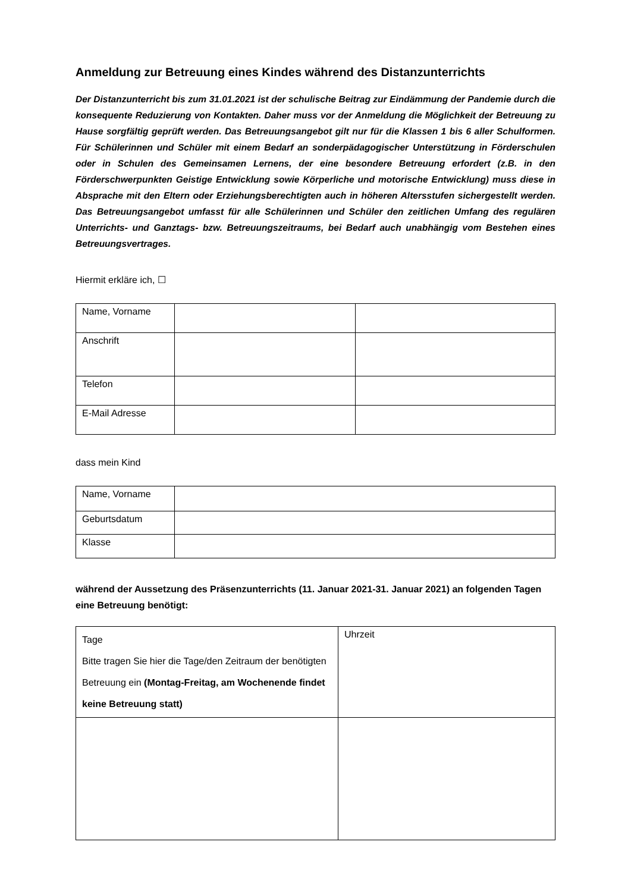Anmeldung zur Betreuung eines Kindes während des Distanzunterrichts
Der Distanzunterricht bis zum 31.01.2021 ist der schulische Beitrag zur Eindämmung der Pandemie durch die konsequente Reduzierung von Kontakten. Daher muss vor der Anmeldung die Möglichkeit der Betreuung zu Hause sorgfältig geprüft werden. Das Betreuungsangebot gilt nur für die Klassen 1 bis 6 aller Schulformen. Für Schülerinnen und Schüler mit einem Bedarf an sonderpädagogischer Unterstützung in Förderschulen oder in Schulen des Gemeinsamen Lernens, der eine besondere Betreuung erfordert (z.B. in den Förderschwerpunkten Geistige Entwicklung sowie Körperliche und motorische Entwicklung) muss diese in Absprache mit den Eltern oder Erziehungsberechtigten auch in höheren Altersstufen sichergestellt werden. Das Betreuungsangebot umfasst für alle Schülerinnen und Schüler den zeitlichen Umfang des regulären Unterrichts- und Ganztags- bzw. Betreuungszeitraums, bei Bedarf auch unabhängig vom Bestehen eines Betreuungsvertrages.
Hiermit erkläre ich, ☐
| Name, Vorname | | |
| Anschrift | | |
| Telefon | | |
| E-Mail Adresse | | |
dass mein Kind
| Name, Vorname | |
| Geburtsdatum | |
| Klasse | |
während der Aussetzung des Präsenzunterrichts (11. Januar 2021-31. Januar 2021) an folgenden Tagen eine Betreuung benötigt:
| Tage Bitte tragen Sie hier die Tage/den Zeitraum der benötigten Betreuung ein (Montag-Freitag, am Wochenende findet keine Betreuung statt) | Uhrzeit |